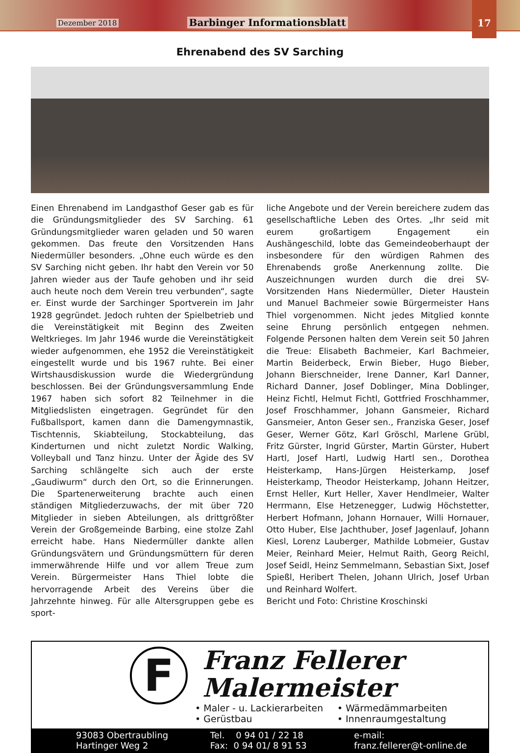Dezember 2018 Barbinger Informationsblatt
17
Ehrenabend des SV Sarching
Einen Ehrenabend im Landgasthof Geser gab es für die Gründungsmitglieder des SV Sarching. 61 Gründungsmitglieder waren geladen und 50 waren gekommen. Das freute den Vorsitzenden Hans Niedermüller besonders. „Ohne euch würde es den SV Sarching nicht geben. Ihr habt den Verein vor 50 Jahren wieder aus der Taufe gehoben und ihr seid auch heute noch dem Verein treu verbunden“, sagte er. Einst wurde der Sarchinger Sportverein im Jahr 1928 gegründet. Jedoch ruhten der Spielbetrieb und die Vereinstätigkeit mit Beginn des Zweiten Weltkrieges. Im Jahr 1946 wurde die Vereinstätigkeit wieder aufgenommen, ehe 1952 die Vereinstätigkeit eingestellt wurde und bis 1967 ruhte. Bei einer Wirtshausdiskussion wurde die Wiedergründung beschlossen. Bei der Gründungsversammlung Ende 1967 haben sich sofort 82 Teilnehmer in die Mitgliedslisten eingetragen. Gegründet für den Fußballsport, kamen dann die Damengymnastik, Tischtennis, Skiabteilung, Stockabteilung, das Kinderturnen und nicht zuletzt Nordic Walking, Volleyball und Tanz hinzu. Unter der Ägide des SV Sarching schlängelte sich auch der erste „Gaudiwurm“ durch den Ort, so die Erinnerungen. Die Spartenerweiterung brachte auch einen ständigen Mitgliederzuwachs, der mit über 720 Mitglieder in sieben Abteilungen, als drittgrößter Verein der Großgemeinde Barbing, eine stolze Zahl erreicht habe. Hans Niedermüller dankte allen Gründungsvätern und Gründungsmüttern für deren immerwährende Hilfe und vor allem Treue zum Verein. Bürgermeister Hans Thiel lobte die hervorragende Arbeit des Vereins über die Jahrzehnte hinweg. Für alle Altersgruppen gebe es sport-
liche Angebote und der Verein bereichere zudem das gesellschaftliche Leben des Ortes. „Ihr seid mit eurem großartigem Engagement ein Aushängeschild, lobte das Gemeindeoberhaupt der insbesondere für den würdigen Rahmen des Ehrenabends große Anerkennung zollte. Die Auszeichnungen wurden durch die drei SV-Vorsitzenden Hans Niedermüller, Dieter Haustein und Manuel Bachmeier sowie Bürgermeister Hans Thiel vorgenommen. Nicht jedes Mitglied konnte seine Ehrung persönlich entgegen nehmen. Folgende Personen halten dem Verein seit 50 Jahren die Treue: Elisabeth Bachmeier, Karl Bachmeier, Martin Beiderbeck, Erwin Bieber, Hugo Bieber, Johann Bierschneider, Irene Danner, Karl Danner, Richard Danner, Josef Doblinger, Mina Doblinger, Heinz Fichtl, Helmut Fichtl, Gottfried Froschhammer, Josef Froschhammer, Johann Gansmeier, Richard Gansmeier, Anton Geser sen., Franziska Geser, Josef Geser, Werner Götz, Karl Gröschl, Marlene Grübl, Fritz Gürster, Ingrid Gürster, Martin Gürster, Hubert Hartl, Josef Hartl, Ludwig Hartl sen., Dorothea Heisterkamp, Hans-Jürgen Heisterkamp, Josef Heisterkamp, Theodor Heisterkamp, Johann Heitzer, Ernst Heller, Kurt Heller, Xaver Hendlmeier, Walter Herrmann, Else Hetzenegger, Ludwig Höchstetter, Herbert Hofmann, Johann Hornauer, Willi Hornauer, Otto Huber, Else Jachthuber, Josef Jagenlauf, Johann Kiesl, Lorenz Lauberger, Mathilde Lobmeier, Gustav Meier, Reinhard Meier, Helmut Raith, Georg Reichl, Josef Seidl, Heinz Semmelmann, Sebastian Sixt, Josef Spießl, Heribert Thelen, Johann Ulrich, Josef Urban und Reinhard Wolfert.
Bericht und Foto: Christine Kroschinski
F
Franz Fellerer
Malermeister
• Maler - u. Lackierarbeiten • Wärmedämmarbeiten • Gerüstbau • Innenraumgestaltung
93083 Obertraubling
Hartinger Weg 2
Tel. 0 94 01 / 22 18
Fax: 0 94 01/ 8 91 53
e-mail:
franz.fellerer@t-online.de